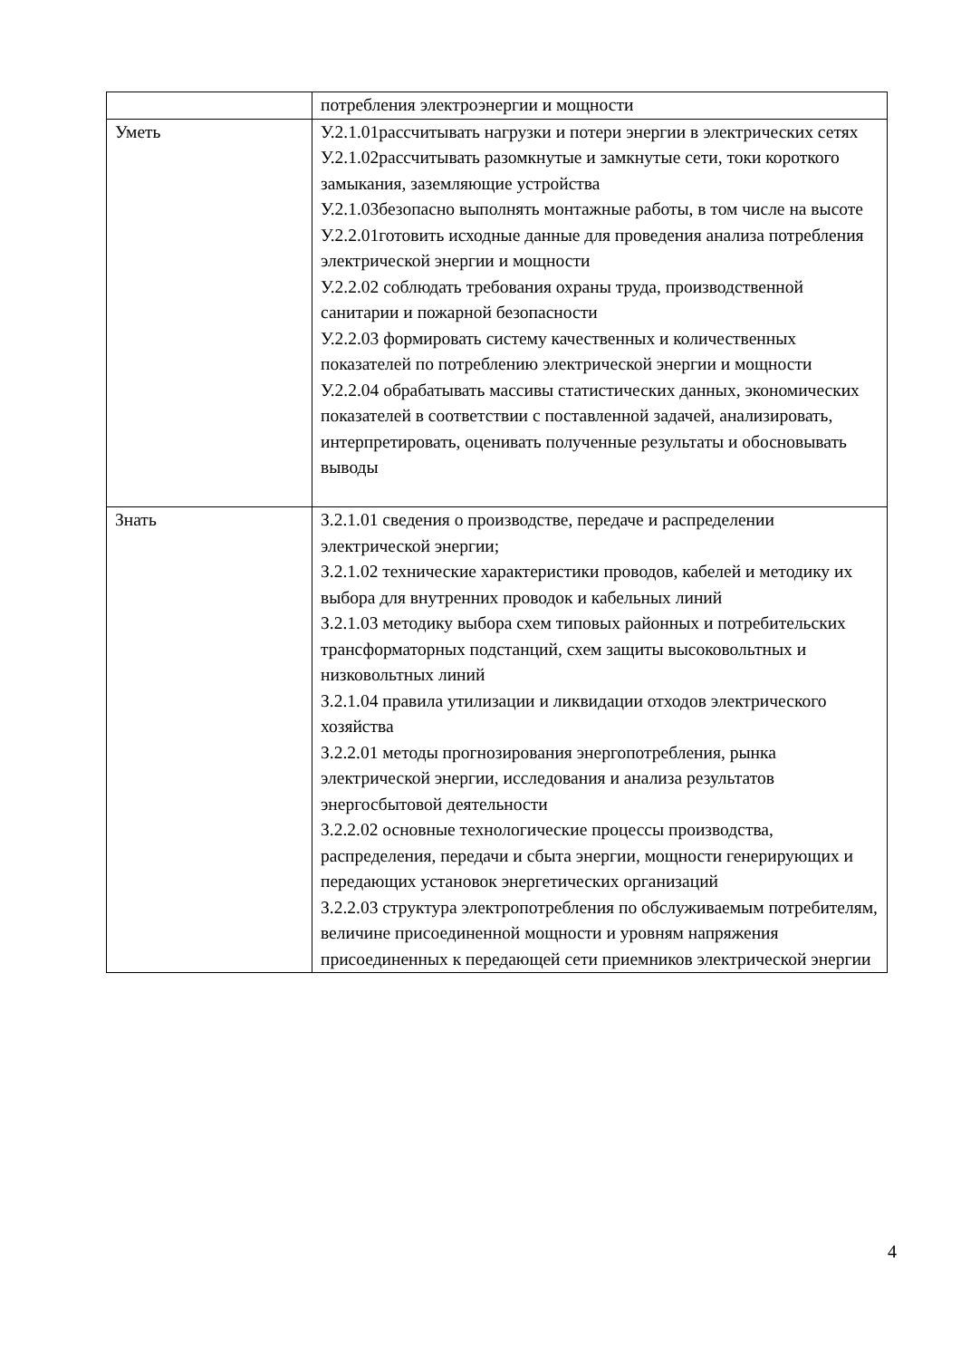| | потребления электроэнергии и мощности |
| Уметь | У.2.1.01рассчитывать нагрузки и потери энергии в электрических сетях У.2.1.02рассчитывать разомкнутые и замкнутые сети, токи короткого замыкания, заземляющие устройства У.2.1.03безопасно выполнять монтажные работы, в том числе на высоте У.2.2.01готовить исходные данные для проведения анализа потребления электрической энергии и мощности У.2.2.02 соблюдать требования охраны труда, производственной санитарии и пожарной безопасности У.2.2.03 формировать систему качественных и количественных показателей по потреблению электрической энергии и мощности У.2.2.04 обрабатывать массивы статистических данных, экономических показателей в соответствии с поставленной задачей, анализировать, интерпретировать, оценивать полученные результаты и обосновывать выводы |
| Знать | З.2.1.01 сведения о производстве, передаче и распределении электрической энергии; З.2.1.02 технические характеристики проводов, кабелей и методику их выбора для внутренних проводок и кабельных линий З.2.1.03 методику выбора схем типовых районных и потребительских трансформаторных подстанций, схем защиты высоковольтных и низковольтных линий З.2.1.04 правила утилизации и ликвидации отходов электрического хозяйства З.2.2.01 методы прогнозирования энергопотребления, рынка электрической энергии, исследования и анализа результатов энергосбытовой деятельности З.2.2.02 основные технологические процессы производства, распределения, передачи и сбыта энергии, мощности генерирующих и передающих установок энергетических организаций З.2.2.03 структура электропотребления по обслуживаемым потребителям, величине присоединенной мощности и уровням напряжения присоединенных к передающей сети приемников электрической энергии |
4